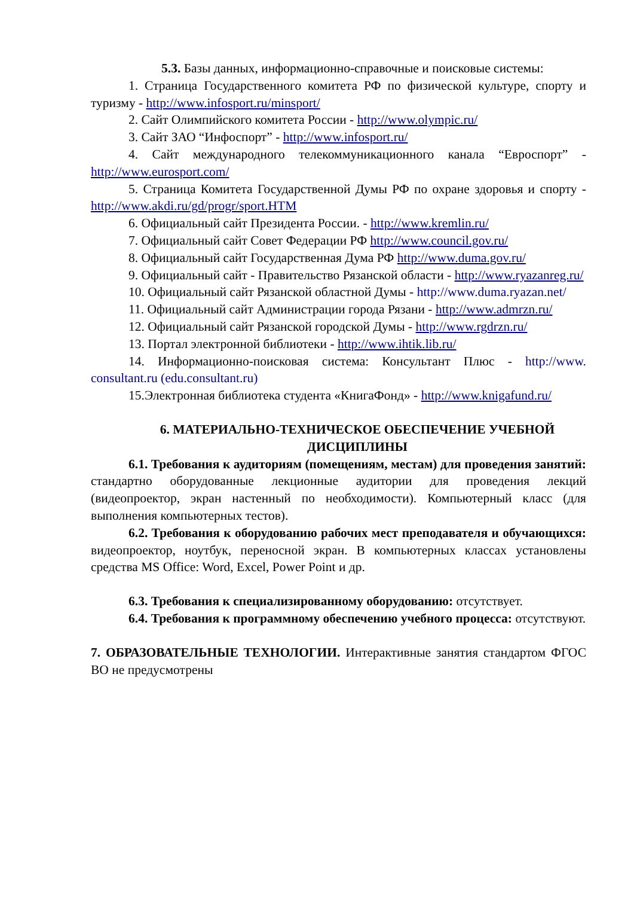5.3. Базы данных, информационно-справочные и поисковые системы:
1. Страница Государственного комитета РФ по физической культуре, спорту и туризму - http://www.infosport.ru/minsport/
2. Сайт Олимпийского комитета России - http://www.olympic.ru/
3. Сайт ЗАО “Инфоспорт” - http://www.infosport.ru/
4. Сайт международного телекоммуникационного канала “Евроспорт” - http://www.eurosport.com/
5. Страница Комитета Государственной Думы РФ по охране здоровья и спорту - http://www.akdi.ru/gd/progr/sport.HTM
6. Официальный сайт Президента России. - http://www.kremlin.ru/
7. Официальный сайт Совет Федерации РФ http://www.council.gov.ru/
8. Официальный сайт Государственная Дума РФ http://www.duma.gov.ru/
9. Официальный сайт - Правительство Рязанской области - http://www.ryazanreg.ru/
10. Официальный сайт Рязанской областной Думы - http://www.duma.ryazan.net/
11. Официальный сайт Администрации города Рязани - http://www.admrzn.ru/
12. Официальный сайт Рязанской городской Думы - http://www.rgdrzn.ru/
13. Портал электронной библиотеки - http://www.ihtik.lib.ru/
14. Информационно-поисковая система: Консультант Плюс - http://www. consultant.ru (edu.consultant.ru)
15.Электронная библиотека студента «КнигаФонд» - http://www.knigafund.ru/
6. МАТЕРИАЛЬНО-ТЕХНИЧЕСКОЕ ОБЕСПЕЧЕНИЕ УЧЕБНОЙ ДИСЦИПЛИНЫ
6.1. Требования к аудиториям (помещениям, местам) для проведения занятий: стандартно оборудованные лекционные аудитории для проведения лекций (видеопроектор, экран настенный по необходимости). Компьютерный класс (для выполнения компьютерных тестов).
6.2. Требования к оборудованию рабочих мест преподавателя и обучающихся: видеопроектор, ноутбук, переносной экран. В компьютерных классах установлены средства MS Office: Word, Excel, Power Point и др.
6.3. Требования к специализированному оборудованию: отсутствует.
6.4. Требования к программному обеспечению учебного процесса: отсутствуют.
7. ОБРАЗОВАТЕЛЬНЫЕ ТЕХНОЛОГИИ. Интерактивные занятия стандартом ФГОС ВО не предусмотрены